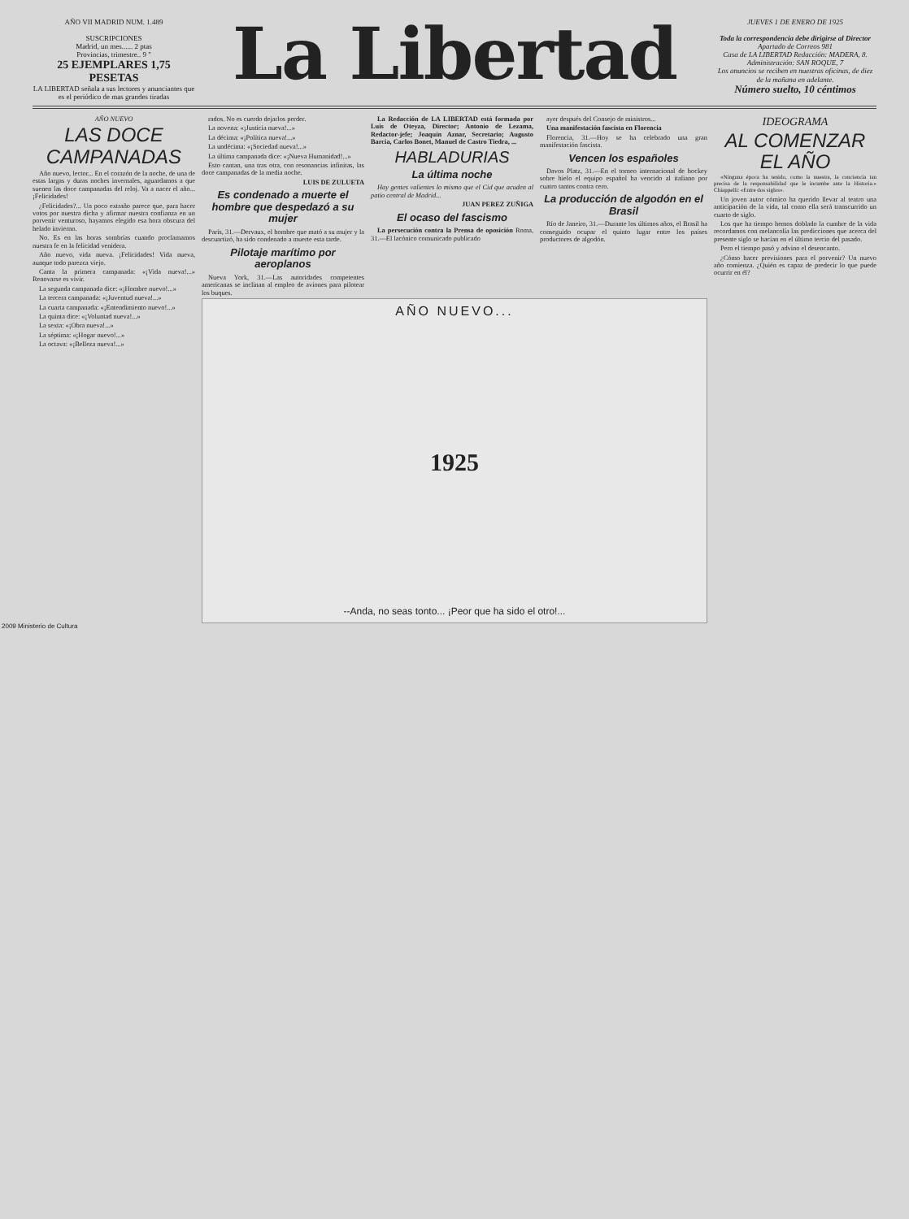AÑO VII MADRID NUM. 1.489
SUSCRIPCIONES
Madrid, un mes...... 2 ptas
Provincias, trimestre.. 9 "
25 EJEMPLARES 1,75 PESETAS
LA LIBERTAD señala a sus lectores y anunciantes que es el periódico de mas grandes tiradas
La Libertad
JUEVES 1 DE ENERO DE 1925
Toda la correspondencia debe dirigirse al Director
Apartado de Correos 981
Casa de LA LIBERTAD Redacción: MADERA, 8. Administración: SAN ROQUE, 7
Los anuncios se reciben en nuestras oficinas, de diez de la mañana en adelante.
Número suelto, 10 céntimos
AÑO NUEVO
LAS DOCE CAMPANADAS
Año nuevo, lector... En el corazón de la noche, de una de estas largas y duras noches invernales, aguardamos a que suenen las doce campanadas del reloj. Va a nacer el año... ¡Felicidades!
¿Felicidades?... Un poco extraño parece que, para hacer votos por nuestra dicha y afirmar nuestra confianza en un porvenir venturoso, hayamos elegido esa hora obscura del helado invierno.
No. Es en las horas sombrías cuando proclamamos nuestra fe en la felicidad venidera.
Año nuevo, vida nueva. ¡Felicidades! Vida nueva, aunque todo parezca viejo.
Canta la primera campanada: «¡Vida nueva!...» Renovarse es vivir.
La segunda campanada dice: «¡Hombre nuevo!...»
La tercera campanada: «¡Juventud nueva!...»
La cuarta campanada: «¡Entendimiento nuevo!...»
La quinta dice: «¡Voluntad nueva!...»
La sexta: «¡Obra nueva!...»
La séptima: «¡Hogar nuevo!...»
La octava: «¡Belleza nueva!...»
rados. No es cuerdo dejarlos perder.
La novena: «¡Justicia nueva!...»
La décima: «¡Política nueva!...»
La undécima: «¡Sociedad nueva!...»
La última campanada dice: «¡Nueva Humanidad!...»
Esto cantan, una tras otra, con resonancias infinitas, las doce campanadas de la media noche.
LUIS DE ZULUETA
Es condenado a muerte el hombre que despedazó a su mujer
París, 31.—Dervaux, el hombre que mató a su mujer y la descuartizó, ha sido condenado a muerte esta tarde.
Pilotaje marítimo por aeroplanos
Nueva York, 31.—Las autoridades competentes americanas se inclinan al empleo de aviones para pilotear los buques.
La Redacción de LA LIBERTAD está formada por Luis de Oteyza, Director; Antonio de Lezama, Redactor-jefe; Joaquín Aznar, Secretario; Augusto Barcia, Carlos Bonet, Manuel de Castro Tiedra, ...
HABLADURIAS
La última noche
Hay gentes valientes lo mismo que el Cid que acuden al patio central de Madrid...
JUAN PEREZ ZUÑIGA
El ocaso del fascismo
La persecución contra la Prensa de oposición Roma, 31.—El lacónico comunicado publicado
ayer después del Consejo de ministros...
Una manifestación fascista en Florencia
Florencia, 31.—Hoy se ha celebrado una gran manifestación fascista.
Vencen los españoles
Davos Platz, 31.—En el torneo internacional de hockey sobre hielo el equipo español ha vencido al italiano por cuatro tantos contra cero.
La producción de algodón en el Brasil
Río de Janeiro, 31.—Durante los últimos años, el Brasil ha conseguido ocupar el quinto lugar entre los países productores de algodón.
AÑO NUEVO...
1925
--Anda, no seas tonto... ¡Peor que ha sido el otro!...
IDEOGRAMA
AL COMENZAR EL AÑO
«Ninguna época ha tenido, como la nuestra, la conciencia tan precisa de la responsabilidad que le incumbe ante la Historia.» Chiappelli: «Entre dos siglos».
Un joven autor cómico ha querido llevar al teatro una anticipación de la vida, tal como ella será transcurrido un cuarto de siglo.
Los que ha tiempo hemos doblado la cumbre de la vida recordamos con melancolía las predicciones que acerca del presente siglo se hacían en el último tercio del pasado.
Pero el tiempo pasó y advino el desencanto.
¿Cómo hacer previsiones para el porvenir? Un nuevo año comienza. ¿Quién es capaz de predecir lo que puede ocurrir en él?
2009 Ministerio de Cultura